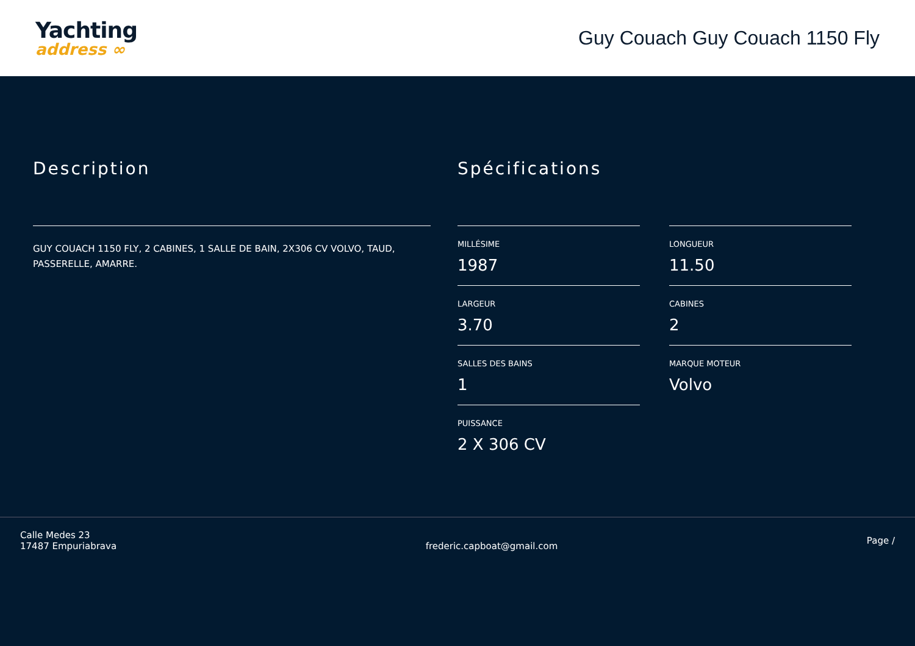Yachting
address ∞
Guy Couach Guy Couach 1150 Fly
Description
GUY COUACH 1150 FLY, 2 CABINES, 1 SALLE DE BAIN, 2X306 CV VOLVO, TAUD, PASSERELLE, AMARRE.
Spécifications
MILLÉSIME
1987
LONGUEUR
11.50
LARGEUR
3.70
CABINES
2
SALLES DES BAINS
1
MARQUE MOTEUR
Volvo
PUISSANCE
2 X 306 CV
Calle Medes 23
17487 Empuriabrava
frederic.capboat@gmail.com
Page /